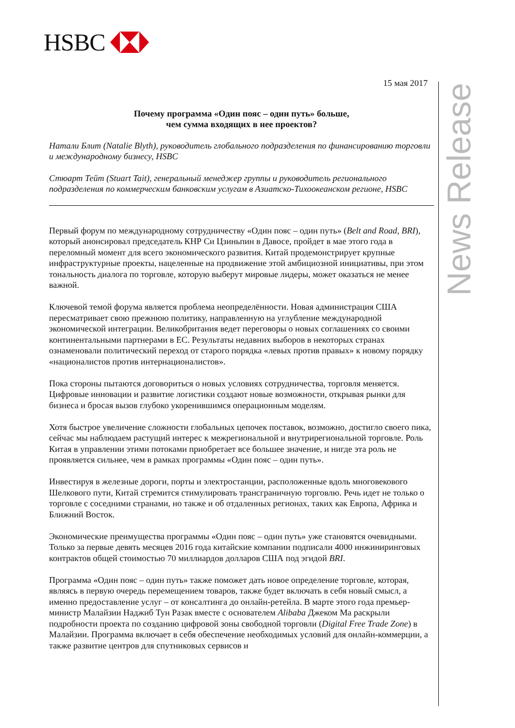HSBC
News Release
15 мая 2017
Почему программа «Один пояс – один путь» больше,
чем сумма входящих в нее проектов?
Натали Блит (Natalie Blyth), руководитель глобального подразделения по финансированию торговли и международному бизнесу, HSBC
Стюарт Тейт (Stuart Tait), генеральный менеджер группы и руководитель регионального подразделения по коммерческим банковским услугам в Азиатско-Тихоокеанском регионе, HSBC
Первый форум по международному сотрудничеству «Один пояс – один путь» (Belt and Road, BRI), который анонсировал председатель КНР Си Цзиньпин в Давосе, пройдет в мае этого года в переломный момент для всего экономического развития. Китай продемонстрирует крупные инфраструктурные проекты, нацеленные на продвижение этой амбициозной инициативы, при этом тональность диалога по торговле, которую выберут мировые лидеры, может оказаться не менее важной.
Ключевой темой форума является проблема неопределённости. Новая администрация США пересматривает свою прежнюю политику, направленную на углубление международной экономической интеграции. Великобритания ведет переговоры о новых соглашениях со своими континентальными партнерами в ЕС. Результаты недавних выборов в некоторых странах ознаменовали политический переход от старого порядка «левых против правых» к новому порядку «националистов против интернационалистов».
Пока стороны пытаются договориться о новых условиях сотрудничества, торговля меняется. Цифровые инновации и развитие логистики создают новые возможности, открывая рынки для бизнеса и бросая вызов глубоко укоренившимся операционным моделям.
Хотя быстрое увеличение сложности глобальных цепочек поставок, возможно, достигло своего пика, сейчас мы наблюдаем растущий интерес к межрегиональной и внутрирегиональной торговле. Роль Китая в управлении этими потоками приобретает все большее значение, и нигде эта роль не проявляется сильнее, чем в рамках программы «Один пояс – один путь».
Инвестируя в железные дороги, порты и электростанции, расположенные вдоль многовекового Шелкового пути, Китай стремится стимулировать трансграничную торговлю. Речь идет не только о торговле с соседними странами, но также и об отдаленных регионах, таких как Европа, Африка и Ближний Восток.
Экономические преимущества программы «Один пояс – один путь» уже становятся очевидными. Только за первые девять месяцев 2016 года китайские компании подписали 4000 инжиниринговых контрактов общей стоимостью 70 миллиардов долларов США под эгидой BRI.
Программа «Один пояс – один путь» также поможет дать новое определение торговле, которая, являясь в первую очередь перемещением товаров, также будет включать в себя новый смысл, а именно предоставление услуг – от консалтинга до онлайн-ретейла. В марте этого года премьер-министр Малайзии Наджиб Тун Разак вместе с основателем Alibaba Джеком Ма раскрыли подробности проекта по созданию цифровой зоны свободной торговли (Digital Free Trade Zone) в Малайзии. Программа включает в себя обеспечение необходимых условий для онлайн-коммерции, а также развитие центров для спутниковых сервисов и